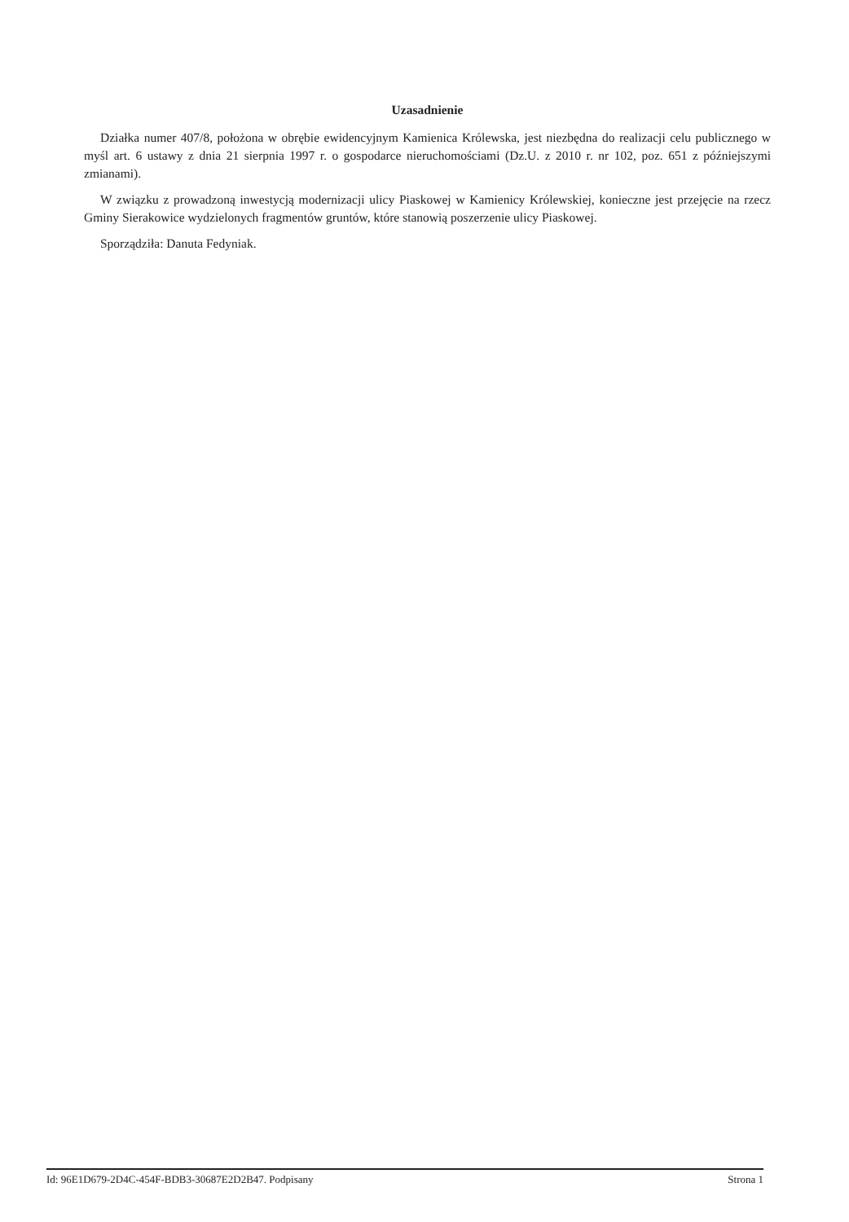Uzasadnienie
Działka numer 407/8, położona w obrębie ewidencyjnym Kamienica Królewska, jest niezbędna do realizacji celu publicznego w myśl art. 6 ustawy z dnia 21 sierpnia 1997 r. o gospodarce nieruchomościami (Dz.U. z 2010 r. nr 102, poz. 651 z późniejszymi zmianami).
W związku z prowadzoną inwestycją modernizacji ulicy Piaskowej w Kamienicy Królewskiej, konieczne jest przejęcie na rzecz Gminy Sierakowice wydzielonych fragmentów gruntów, które stanowią poszerzenie ulicy Piaskowej.
Sporządziła: Danuta Fedyniak.
Id: 96E1D679-2D4C-454F-BDB3-30687E2D2B47. Podpisany Strona 1